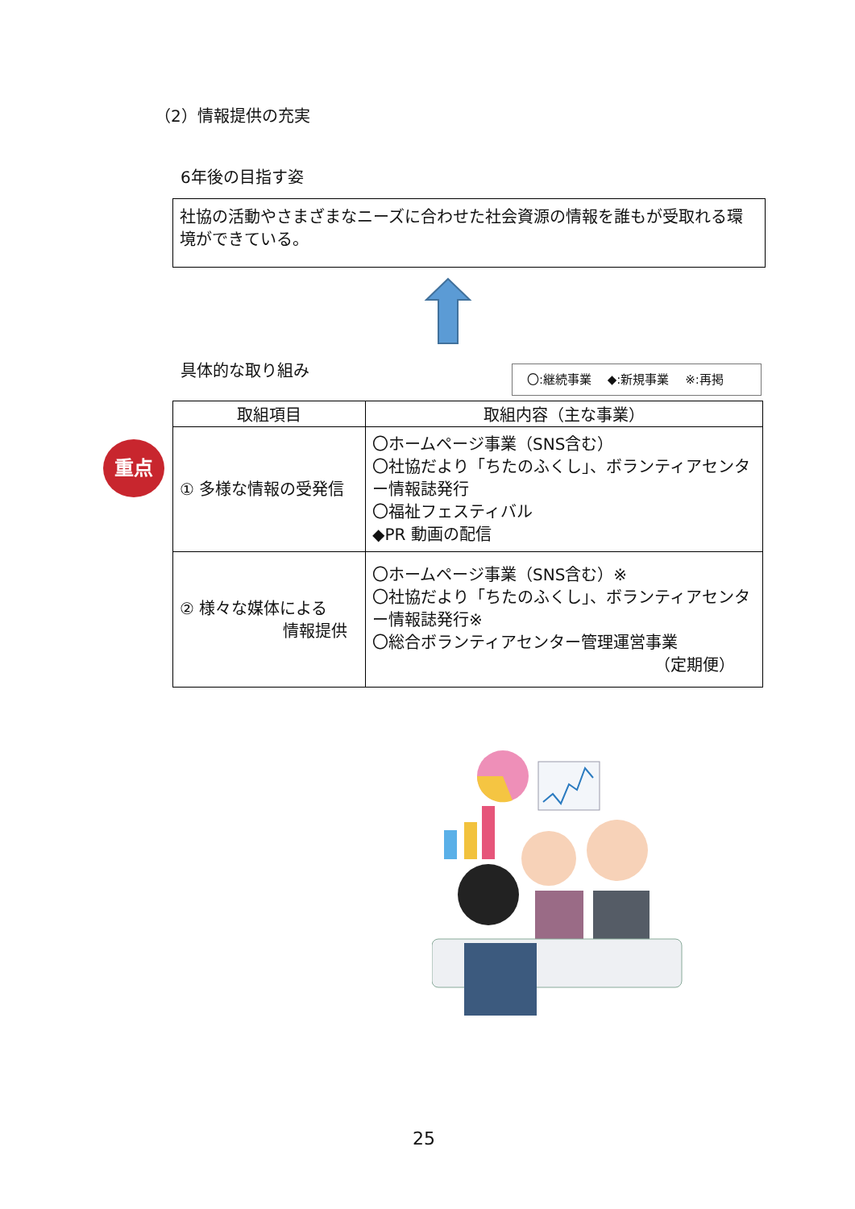（2）情報提供の充実
6年後の目指す姿
社協の活動やさまざまなニーズに合わせた社会資源の情報を誰もが受取れる環境ができている。
具体的な取り組み 〇:継続事業　 ◆:新規事業　 ※:再掲
重点
| 取組項目 | 取組内容（主な事業） |
| --- | --- |
| ① 多様な情報の受発信 | 〇ホームページ事業（SNS含む） 〇社協だより「ちたのふくし」、ボランティアセンター情報誌発行 〇福祉フェスティバル ◆PR 動画の配信 |
| ② 様々な媒体による 情報提供 | 〇ホームページ事業（SNS含む）※ 〇社協だより「ちたのふくし」、ボランティアセンター情報誌発行※ 〇総合ボランティアセンター管理運営事業 （定期便） |
25